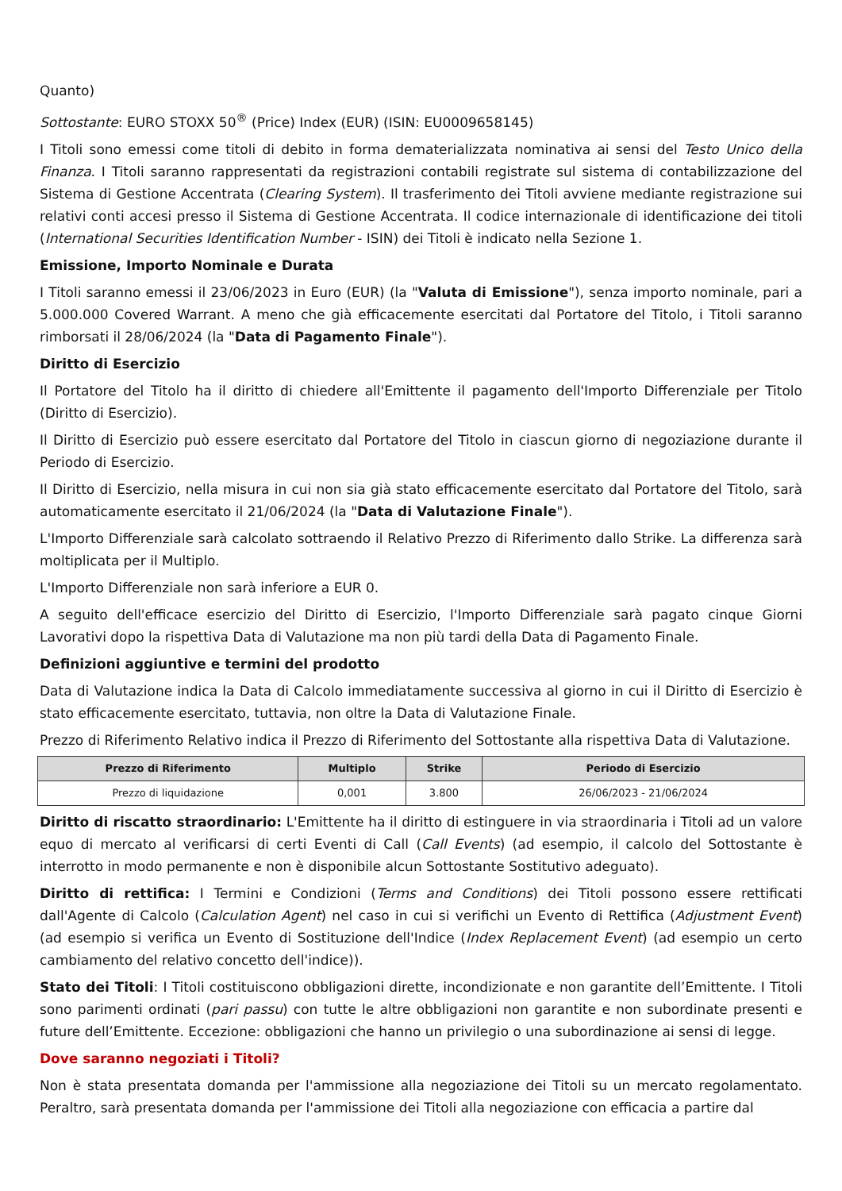Quanto)
Sottostante: EURO STOXX 50<sup>®</sup> (Price) Index (EUR) (ISIN: EU0009658145)
I Titoli sono emessi come titoli di debito in forma dematerializzata nominativa ai sensi del Testo Unico della Finanza. I Titoli saranno rappresentati da registrazioni contabili registrate sul sistema di contabilizzazione del Sistema di Gestione Accentrata (Clearing System). Il trasferimento dei Titoli avviene mediante registrazione sui relativi conti accesi presso il Sistema di Gestione Accentrata. Il codice internazionale di identificazione dei titoli (International Securities Identification Number - ISIN) dei Titoli è indicato nella Sezione 1.
Emissione, Importo Nominale e Durata
I Titoli saranno emessi il 23/06/2023 in Euro (EUR) (la "Valuta di Emissione"), senza importo nominale, pari a 5.000.000 Covered Warrant. A meno che già efficacemente esercitati dal Portatore del Titolo, i Titoli saranno rimborsati il 28/06/2024 (la "Data di Pagamento Finale").
Diritto di Esercizio
Il Portatore del Titolo ha il diritto di chiedere all'Emittente il pagamento dell'Importo Differenziale per Titolo (Diritto di Esercizio).
Il Diritto di Esercizio può essere esercitato dal Portatore del Titolo in ciascun giorno di negoziazione durante il Periodo di Esercizio.
Il Diritto di Esercizio, nella misura in cui non sia già stato efficacemente esercitato dal Portatore del Titolo, sarà automaticamente esercitato il 21/06/2024 (la "Data di Valutazione Finale").
L'Importo Differenziale sarà calcolato sottraendo il Relativo Prezzo di Riferimento dallo Strike. La differenza sarà moltiplicata per il Multiplo.
L'Importo Differenziale non sarà inferiore a EUR 0.
A seguito dell'efficace esercizio del Diritto di Esercizio, l'Importo Differenziale sarà pagato cinque Giorni Lavorativi dopo la rispettiva Data di Valutazione ma non più tardi della Data di Pagamento Finale.
Definizioni aggiuntive e termini del prodotto
Data di Valutazione indica la Data di Calcolo immediatamente successiva al giorno in cui il Diritto di Esercizio è stato efficacemente esercitato, tuttavia, non oltre la Data di Valutazione Finale.
Prezzo di Riferimento Relativo indica il Prezzo di Riferimento del Sottostante alla rispettiva Data di Valutazione.
| Prezzo di Riferimento | Multiplo | Strike | Periodo di Esercizio |
| --- | --- | --- | --- |
| Prezzo di liquidazione | 0,001 | 3.800 | 26/06/2023 - 21/06/2024 |
Diritto di riscatto straordinario: L'Emittente ha il diritto di estinguere in via straordinaria i Titoli ad un valore equo di mercato al verificarsi di certi Eventi di Call (Call Events) (ad esempio, il calcolo del Sottostante è interrotto in modo permanente e non è disponibile alcun Sottostante Sostitutivo adeguato).
Diritto di rettifica: I Termini e Condizioni (Terms and Conditions) dei Titoli possono essere rettificati dall'Agente di Calcolo (Calculation Agent) nel caso in cui si verifichi un Evento di Rettifica (Adjustment Event) (ad esempio si verifica un Evento di Sostituzione dell'Indice (Index Replacement Event) (ad esempio un certo cambiamento del relativo concetto dell'indice)).
Stato dei Titoli: I Titoli costituiscono obbligazioni dirette, incondizionate e non garantite dell’Emittente. I Titoli sono parimenti ordinati (pari passu) con tutte le altre obbligazioni non garantite e non subordinate presenti e future dell’Emittente. Eccezione: obbligazioni che hanno un privilegio o una subordinazione ai sensi di legge.
Dove saranno negoziati i Titoli?
Non è stata presentata domanda per l'ammissione alla negoziazione dei Titoli su un mercato regolamentato. Peraltro, sarà presentata domanda per l'ammissione dei Titoli alla negoziazione con efficacia a partire dal